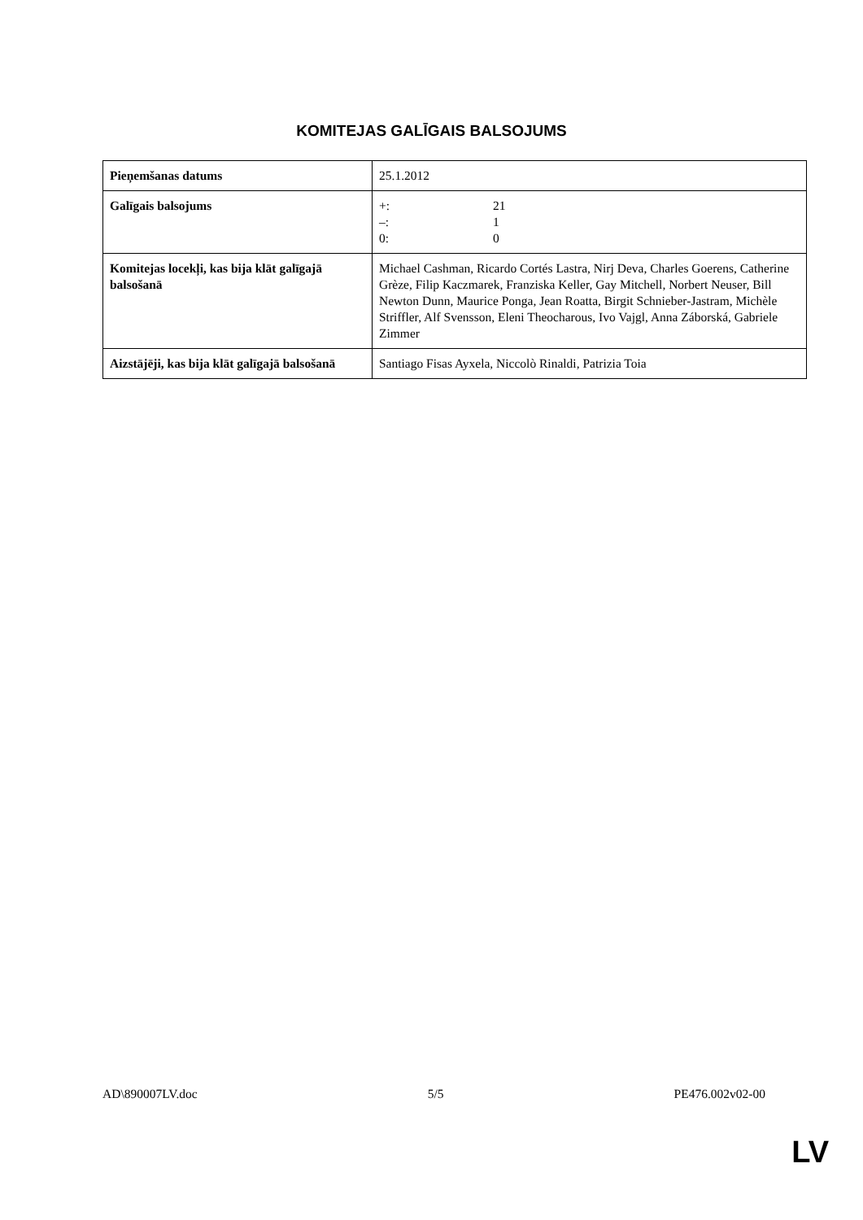KOMITEJAS GALĪGAIS BALSOJUMS
| Pieņemšanas datums | 25.1.2012 |
| Galīgais balsojums | +: 21 –: 1 0: 0 |
| Komitejas locekļi, kas bija klāt galīgajā balsošanā | Michael Cashman, Ricardo Cortés Lastra, Nirj Deva, Charles Goerens, Catherine Grèze, Filip Kaczmarek, Franziska Keller, Gay Mitchell, Norbert Neuser, Bill Newton Dunn, Maurice Ponga, Jean Roatta, Birgit Schnieber-Jastram, Michèle Striffler, Alf Svensson, Eleni Theocharous, Ivo Vajgl, Anna Záborská, Gabriele Zimmer |
| Aizstājēji, kas bija klāt galīgajā balsošanā | Santiago Fisas Ayxela, Niccolò Rinaldi, Patrizia Toia |
AD\890007LV.doc 5/5 PE476.002v02-00
LV